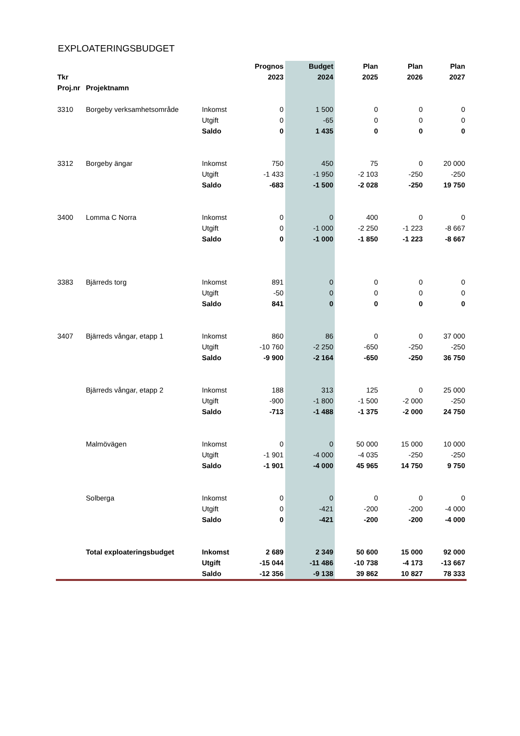EXPLOATERINGSBUDGET
| | | | Prognos | Budget | Plan | Plan | Plan |
| --- | --- | --- | --- | --- | --- | --- | --- |
| Tkr | | | 2023 | 2024 | 2025 | 2026 | 2027 |
| Proj.nr | Projektnamn | | | | | | |
| 3310 | Borgeby verksamhetsområde | Inkomst | 0 | 1 500 | 0 | 0 | 0 |
| | | Utgift | 0 | -65 | 0 | 0 | 0 |
| | | Saldo | 0 | 1 435 | 0 | 0 | 0 |
| 3312 | Borgeby ängar | Inkomst | 750 | 450 | 75 | 0 | 20 000 |
| | | Utgift | -1 433 | -1 950 | -2 103 | -250 | -250 |
| | | Saldo | -683 | -1 500 | -2 028 | -250 | 19 750 |
| 3400 | Lomma C Norra | Inkomst | 0 | 0 | 400 | 0 | 0 |
| | | Utgift | 0 | -1 000 | -2 250 | -1 223 | -8 667 |
| | | Saldo | 0 | -1 000 | -1 850 | -1 223 | -8 667 |
| 3383 | Bjärreds torg | Inkomst | 891 | 0 | 0 | 0 | 0 |
| | | Utgift | -50 | 0 | 0 | 0 | 0 |
| | | Saldo | 841 | 0 | 0 | 0 | 0 |
| 3407 | Bjärreds vångar, etapp 1 | Inkomst | 860 | 86 | 0 | 0 | 37 000 |
| | | Utgift | -10 760 | -2 250 | -650 | -250 | -250 |
| | | Saldo | -9 900 | -2 164 | -650 | -250 | 36 750 |
| | Bjärreds vångar, etapp 2 | Inkomst | 188 | 313 | 125 | 0 | 25 000 |
| | | Utgift | -900 | -1 800 | -1 500 | -2 000 | -250 |
| | | Saldo | -713 | -1 488 | -1 375 | -2 000 | 24 750 |
| | Malmövägen | Inkomst | 0 | 0 | 50 000 | 15 000 | 10 000 |
| | | Utgift | -1 901 | -4 000 | -4 035 | -250 | -250 |
| | | Saldo | -1 901 | -4 000 | 45 965 | 14 750 | 9 750 |
| | Solberga | Inkomst | 0 | 0 | 0 | 0 | 0 |
| | | Utgift | 0 | -421 | -200 | -200 | -4 000 |
| | | Saldo | 0 | -421 | -200 | -200 | -4 000 |
| | Total exploateringsbudget | Inkomst | 2 689 | 2 349 | 50 600 | 15 000 | 92 000 |
| | | Utgift | -15 044 | -11 486 | -10 738 | -4 173 | -13 667 |
| | | Saldo | -12 356 | -9 138 | 39 862 | 10 827 | 78 333 |